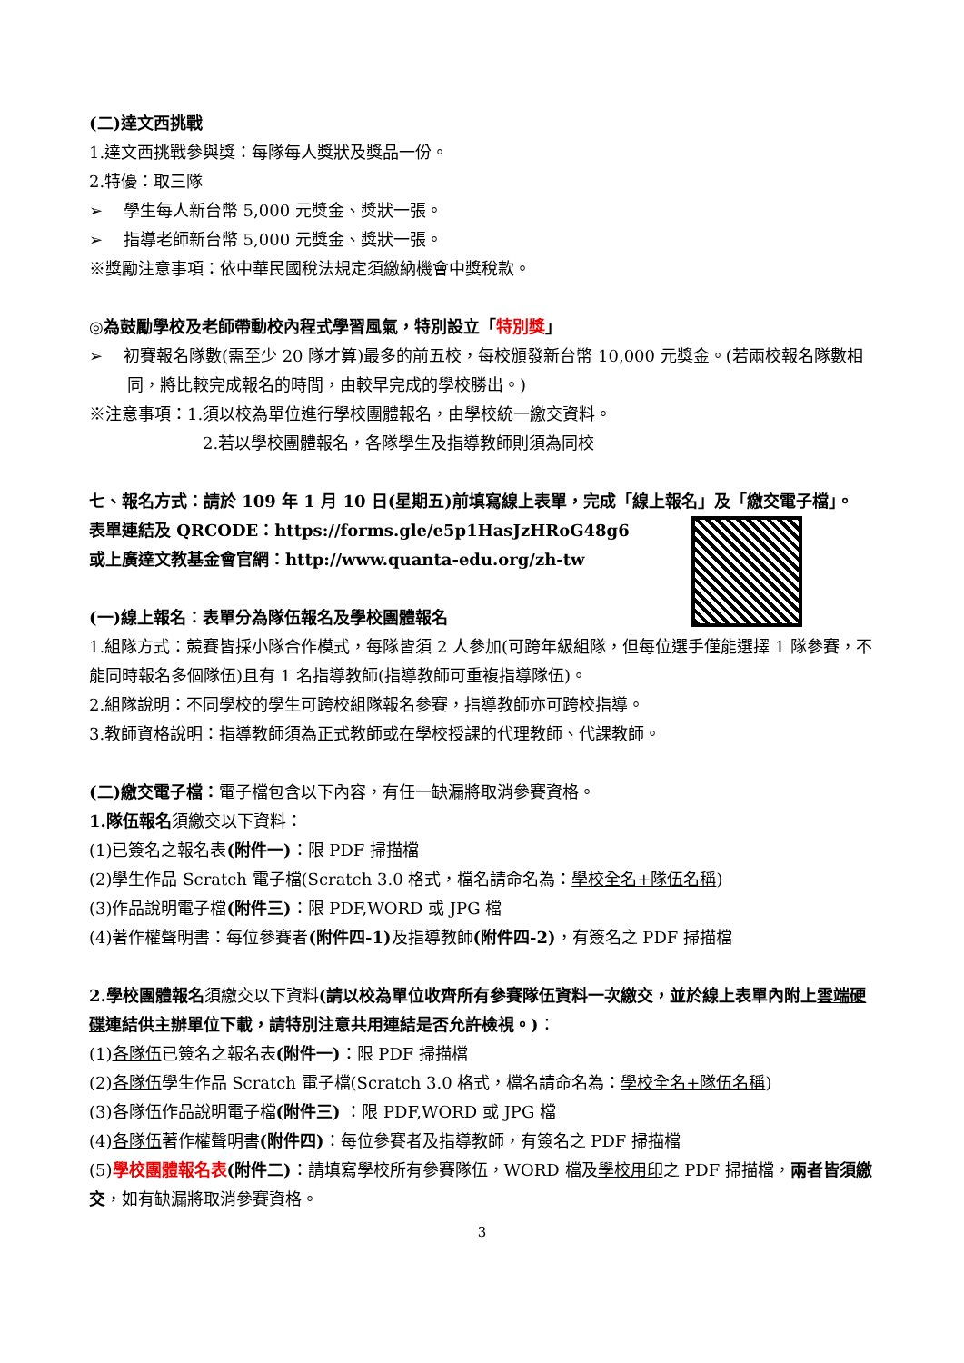(二)達文西挑戰
1.達文西挑戰參與獎：每隊每人獎狀及獎品一份。
2.特優：取三隊
➢ 學生每人新台幣 5,000 元獎金、獎狀一張。
➢ 指導老師新台幣 5,000 元獎金、獎狀一張。
※獎勵注意事項：依中華民國稅法規定須繳納機會中獎稅款。
◎為鼓勵學校及老師帶動校內程式學習風氣，特別設立「特別獎」
➢ 初賽報名隊數(需至少 20 隊才算)最多的前五校，每校頒發新台幣 10,000 元獎金。(若兩校報名隊數相同，將比較完成報名的時間，由較早完成的學校勝出。)
※注意事項：1.須以校為單位進行學校團體報名，由學校統一繳交資料。
2.若以學校團體報名，各隊學生及指導教師則須為同校
七、報名方式：請於 109 年 1 月 10 日(星期五)前填寫線上表單，完成「線上報名」及「繳交電子檔」。
表單連結及 QRCODE：https://forms.gle/e5p1HasJzHRoG48g6
或上廣達文教基金會官網：http://www.quanta-edu.org/zh-tw
(一)線上報名：表單分為隊伍報名及學校團體報名
1.組隊方式：競賽皆採小隊合作模式，每隊皆須 2 人參加(可跨年級組隊，但每位選手僅能選擇 1 隊參賽，不能同時報名多個隊伍)且有 1 名指導教師(指導教師可重複指導隊伍)。
2.組隊說明：不同學校的學生可跨校組隊報名參賽，指導教師亦可跨校指導。
3.教師資格說明：指導教師須為正式教師或在學校授課的代理教師、代課教師。
(二)繳交電子檔：電子檔包含以下內容，有任一缺漏將取消參賽資格。
1.隊伍報名須繳交以下資料：
(1)已簽名之報名表(附件一)：限 PDF 掃描檔
(2)學生作品 Scratch 電子檔(Scratch 3.0 格式，檔名請命名為：學校全名+隊伍名稱)
(3)作品說明電子檔(附件三)：限 PDF,WORD 或 JPG 檔
(4)著作權聲明書：每位參賽者(附件四-1) 及指導教師(附件四-2)，有簽名之 PDF 掃描檔
2.學校團體報名須繳交以下資料(請以校為單位收齊所有參賽隊伍資料一次繳交，並於線上表單內附上雲端硬碟連結供主辦單位下載，請特別注意共用連結是否允許檢視。)：
(1)各隊伍已簽名之報名表(附件一)：限 PDF 掃描檔
(2)各隊伍學生作品 Scratch 電子檔(Scratch 3.0 格式，檔名請命名為：學校全名+隊伍名稱)
(3)各隊伍作品說明電子檔(附件三) ：限 PDF,WORD 或 JPG 檔
(4)各隊伍著作權聲明書(附件四)：每位參賽者及指導教師，有簽名之 PDF 掃描檔
(5)學校團體報名表(附件二)：請填寫學校所有參賽隊伍，WORD 檔及學校用印之 PDF 掃描檔，兩者皆須繳交，如有缺漏將取消參賽資格。
3